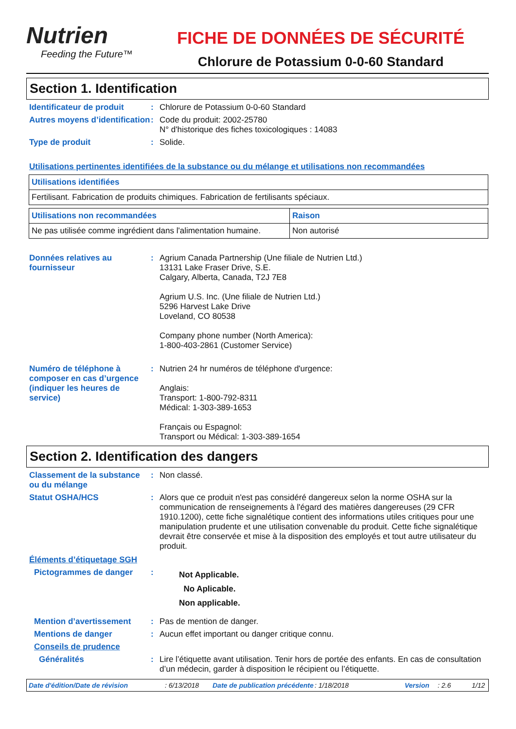Nutrien
Feeding the Future™
FICHE DE DONNÉES DE SÉCURITÉ
Chlorure de Potassium 0-0-60 Standard
Section 1. Identification
Identificateur de produit
: Chlorure de Potassium 0-0-60 Standard
Autres moyens d’identification
: Code du produit: 2002-25780
N° d'historique des fiches toxicologiques : 14083
Type de produit : Solide.
Utilisations pertinentes identifiées de la substance ou du mélange et utilisations non recommandées
| Utilisations identifiées |
| Fertilisant. Fabrication de produits chimiques. Fabrication de fertilisants spéciaux. |
| Utilisations non recommandées | Raison |
| Ne pas utilisée comme ingrédient dans l'alimentation humaine. | Non autorisé |
Données relatives au fournisseur
: Agrium Canada Partnership (Une filiale de Nutrien Ltd.)
13131 Lake Fraser Drive, S.E.
Calgary, Alberta, Canada, T2J 7E8
Agrium U.S. Inc. (Une filiale de Nutrien Ltd.)
5296 Harvest Lake Drive
Loveland, CO 80538
Company phone number (North America):
1-800-403-2861 (Customer Service)
Numéro de téléphone à composer en cas d’urgence (indiquer les heures de service)
: Nutrien 24 hr numéros de téléphone d'urgence:
Anglais:
Transport: 1-800-792-8311
Médical: 1-303-389-1653
Français ou Espagnol:
Transport ou Médical: 1-303-389-1654
Section 2. Identification des dangers
Classement de la substance ou du mélange
: Non classé.
Statut OSHA/HCS : Alors que ce produit n'est pas considéré dangereux selon la norme OSHA sur la communication de renseignements à l'égard des matières dangereuses (29 CFR 1910.1200), cette fiche signalétique contient des informations utiles critiques pour une manipulation prudente et une utilisation convenable du produit. Cette fiche signalétique devrait être conservée et mise à la disposition des employés et tout autre utilisateur du produit.
Éléments d’étiquetage SGH
Pictogrammes de danger :
Not Applicable.
No Aplicable.
Non applicable.
Mention d’avertissement : Pas de mention de danger.
Mentions de danger : Aucun effet important ou danger critique connu.
Conseils de prudence
Généralités : Lire l’étiquette avant utilisation. Tenir hors de portée des enfants. En cas de consultation d’un médecin, garder à disposition le récipient ou l’étiquette.
Date d'édition/Date de révision: 6/13/2018 Date de publication précédente: 1/18/2018 Version: 2.6 1/12